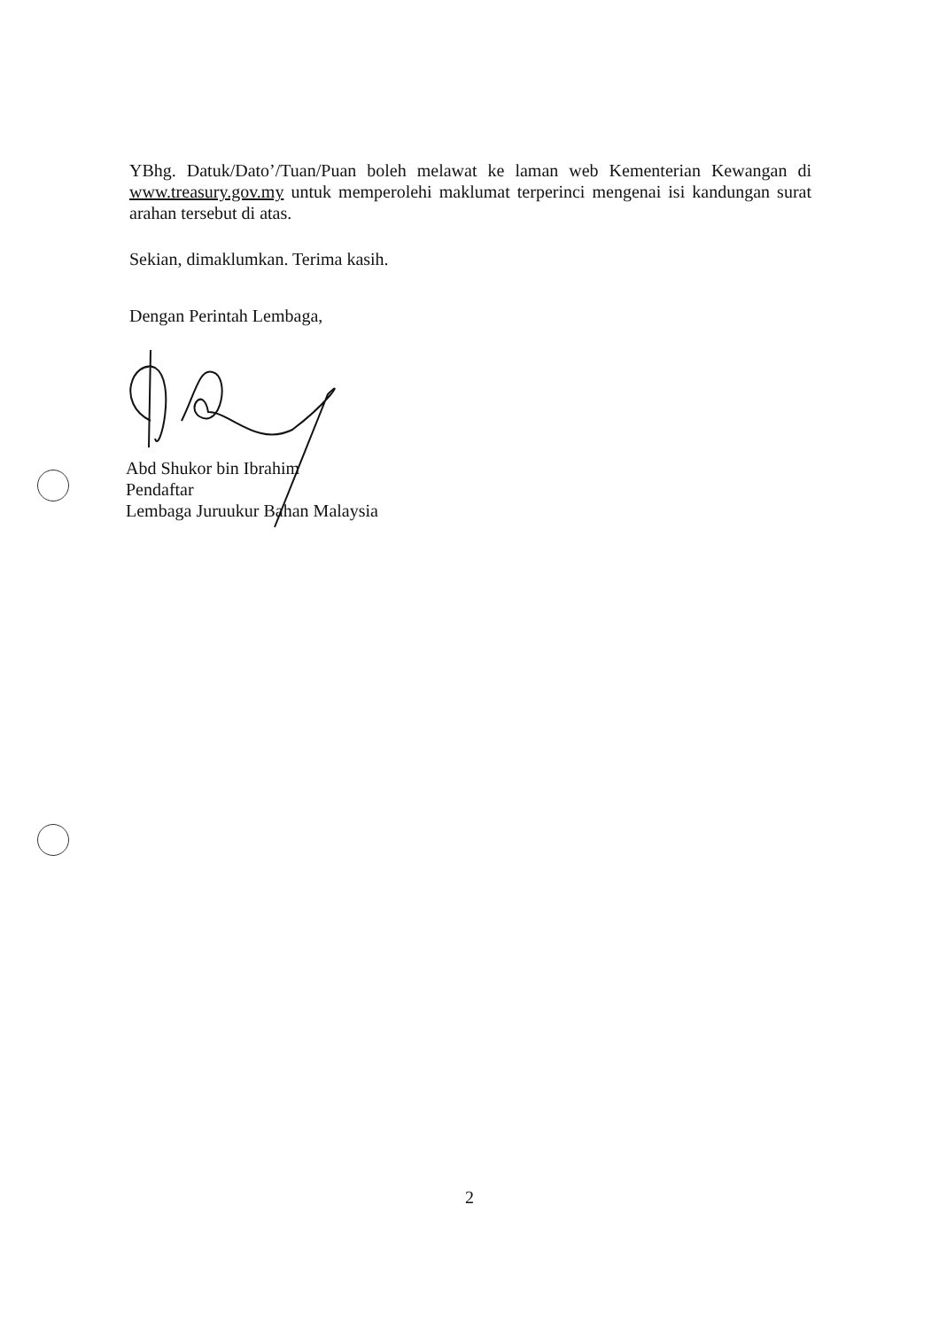YBhg. Datuk/Dato’/Tuan/Puan boleh melawat ke laman web Kementerian Kewangan di www.treasury.gov.my untuk memperolehi maklumat terperinci mengenai isi kandungan surat arahan tersebut di atas.
Sekian, dimaklumkan. Terima kasih.
Dengan Perintah Lembaga,
Abd Shukor bin Ibrahim
Pendaftar
Lembaga Juruukur Bahan Malaysia
2